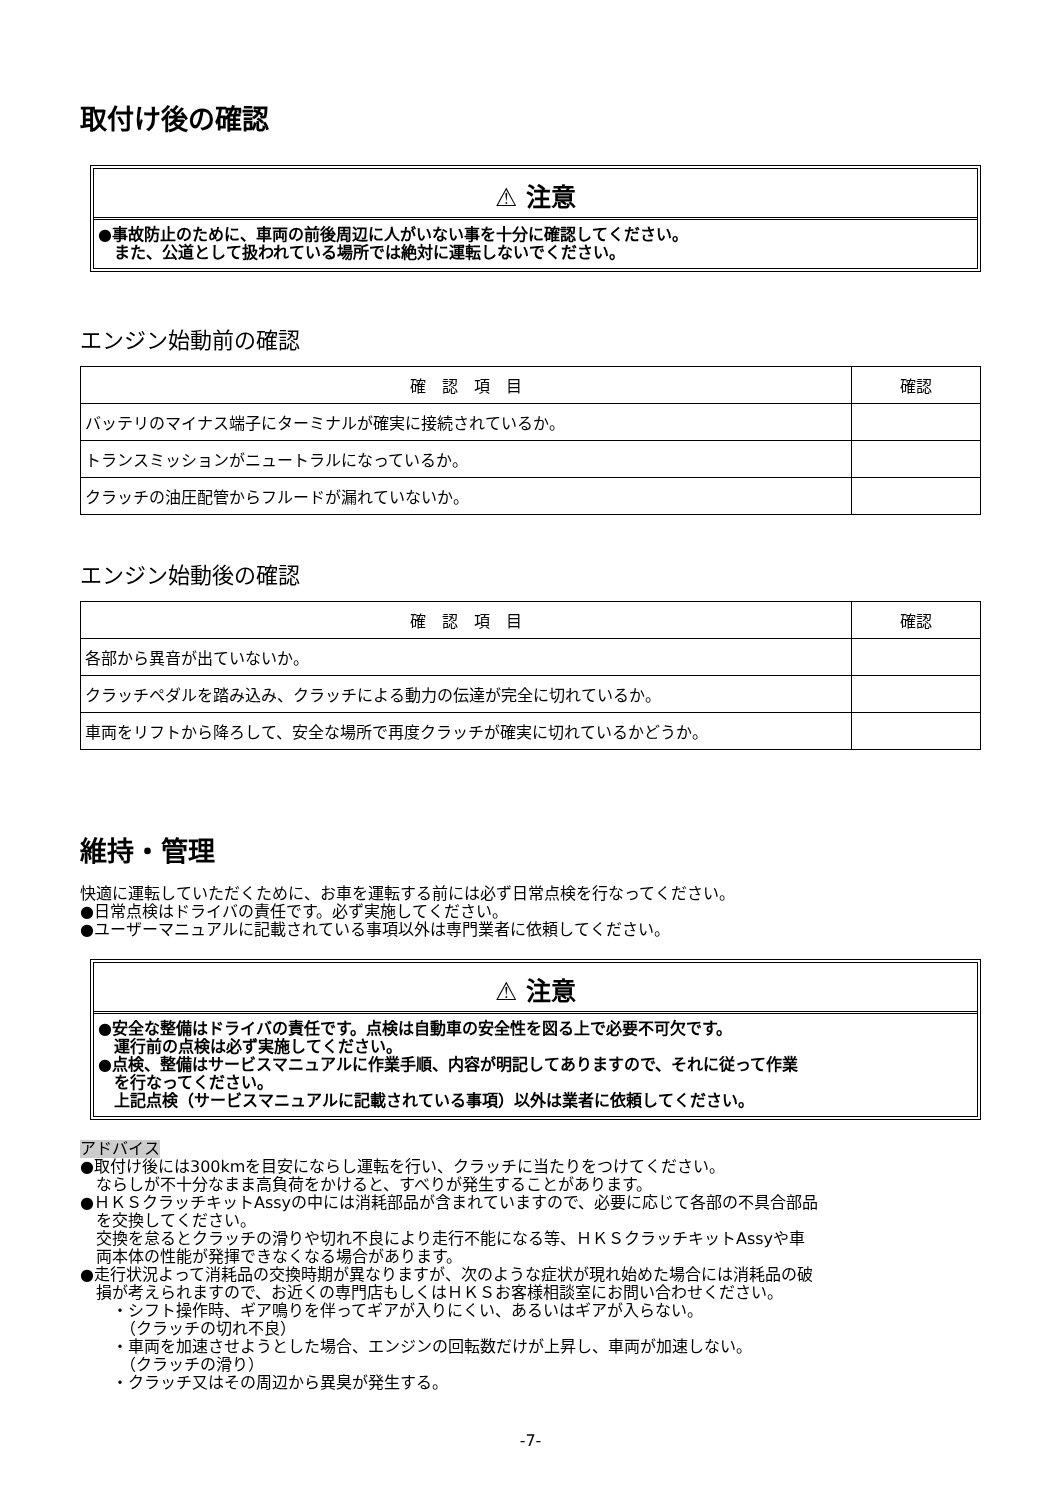取付け後の確認
⚠ 注意
●事故防止のために、車両の前後周辺に人がいない事を十分に確認してください。
　また、公道として扱われている場所では絶対に運転しないでください。
エンジン始動前の確認
| 確 認 項 目 | 確認 |
| --- | --- |
| バッテリのマイナス端子にターミナルが確実に接続されているか。 | |
| トランスミッションがニュートラルになっているか。 | |
| クラッチの油圧配管からフルードが漏れていないか。 | |
エンジン始動後の確認
| 確 認 項 目 | 確認 |
| --- | --- |
| 各部から異音が出ていないか。 | |
| クラッチペダルを踏み込み、クラッチによる動力の伝達が完全に切れているか。 | |
| 車両をリフトから降ろして、安全な場所で再度クラッチが確実に切れているかどうか。 | |
維持・管理
快適に運転していただくために、お車を運転する前には必ず日常点検を行なってください。
●日常点検はドライバの責任です。必ず実施してください。
●ユーザーマニュアルに記載されている事項以外は専門業者に依頼してください。
⚠ 注意
●安全な整備はドライバの責任です。点検は自動車の安全性を図る上で必要不可欠です。
　運行前の点検は必ず実施してください。
●点検、整備はサービスマニュアルに作業手順、内容が明記してありますので、それに従って作業
　を行なってください。
　上記点検（サービスマニュアルに記載されている事項）以外は業者に依頼してください。
アドバイス
●取付け後には300kmを目安にならし運転を行い、クラッチに当たりをつけてください。
　ならしが不十分なまま高負荷をかけると、すべりが発生することがあります。
●ＨＫＳクラッチキットAssyの中には消耗部品が含まれていますので、必要に応じて各部の不具合部品
　を交換してください。
　交換を怠るとクラッチの滑りや切れ不良により走行不能になる等、ＨＫＳクラッチキットAssyや車
　両本体の性能が発揮できなくなる場合があります。
●走行状況よって消耗品の交換時期が異なりますが、次のような症状が現れ始めた場合には消耗品の破
　損が考えられますので、お近くの専門店もしくはＨＫＳお客様相談室にお問い合わせください。
　　・シフト操作時、ギア鳴りを伴ってギアが入りにくい、あるいはギアが入らない。
　　　（クラッチの切れ不良）
　　・車両を加速させようとした場合、エンジンの回転数だけが上昇し、車両が加速しない。
　　　（クラッチの滑り）
　　・クラッチ又はその周辺から異臭が発生する。
-7-